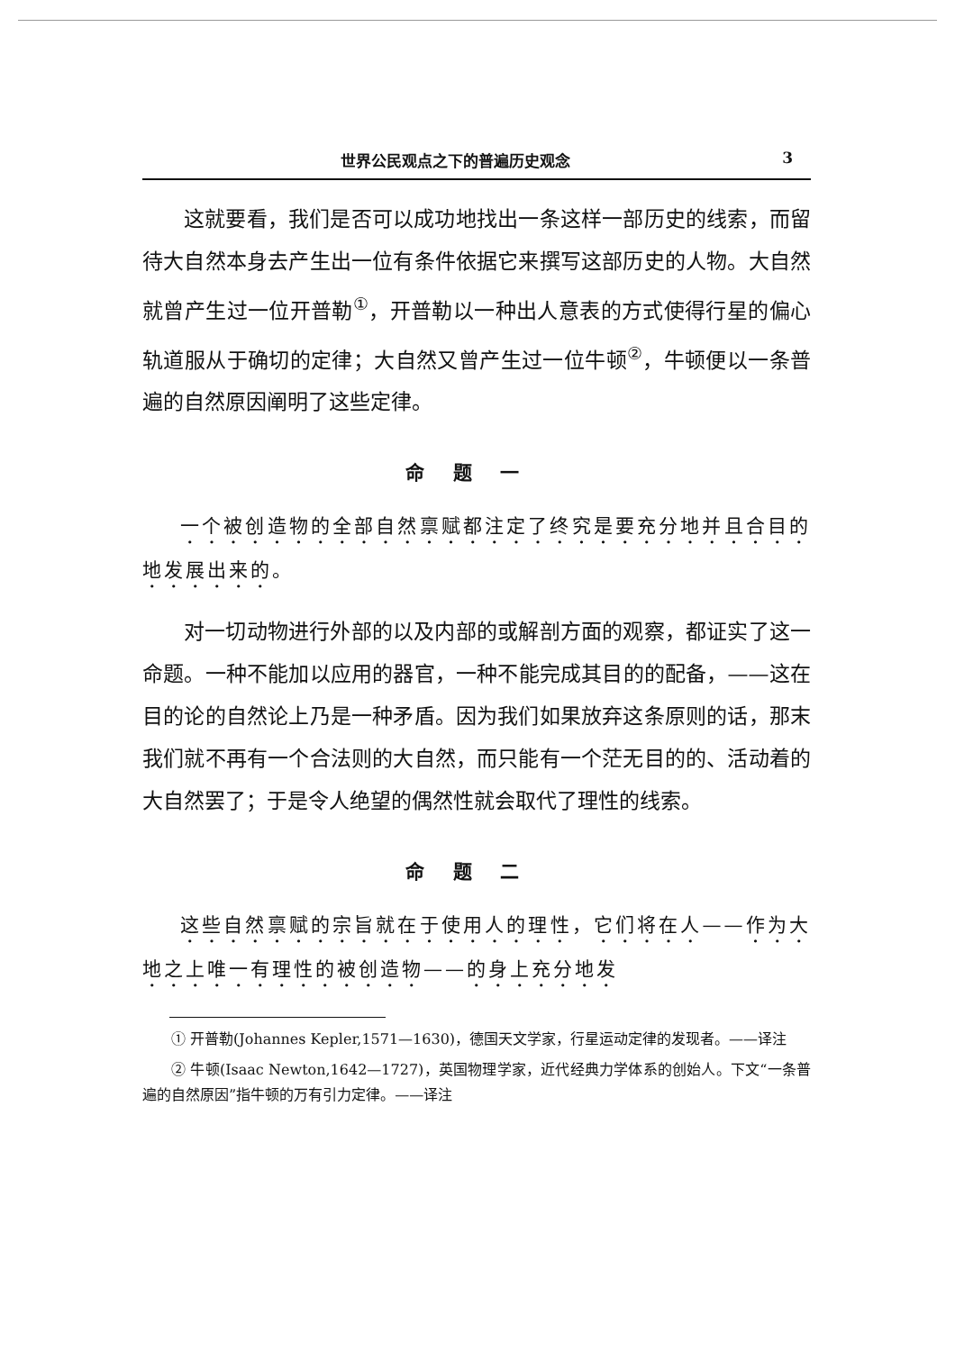世界公民观点之下的普遍历史观念 3
这就要看，我们是否可以成功地找出一条这样一部历史的线索，而留待大自然本身去产生出一位有条件依据它来撰写这部历史的人物。大自然就曾产生过一位开普勒<sup>①</sup>，开普勒以一种出人意表的方式使得行星的偏心轨道服从于确切的定律；大自然又曾产生过一位牛顿<sup>②</sup>，牛顿便以一条普遍的自然原因阐明了这些定律。
命题一
一个被创造物的全部自然禀赋都注定了终究是要充分地并且合目的地发展出来的。
对一切动物进行外部的以及内部的或解剖方面的观察，都证实了这一命题。一种不能加以应用的器官，一种不能完成其目的的配备，——这在目的论的自然论上乃是一种矛盾。因为我们如果放弃这条原则的话，那末我们就不再有一个合法则的大自然，而只能有一个茫无目的的、活动着的大自然罢了；于是令人绝望的偶然性就会取代了理性的线索。
命题二
这些自然禀赋的宗旨就在于使用人的理性，它们将在人——作为大地之上唯一有理性的被创造物——的身上充分地发
① 开普勒(Johannes Kepler,1571—1630)，德国天文学家，行星运动定律的发现者。——译注
② 牛顿(Isaac Newton,1642—1727)，英国物理学家，近代经典力学体系的创始人。下文“一条普遍的自然原因”指牛顿的万有引力定律。——译注